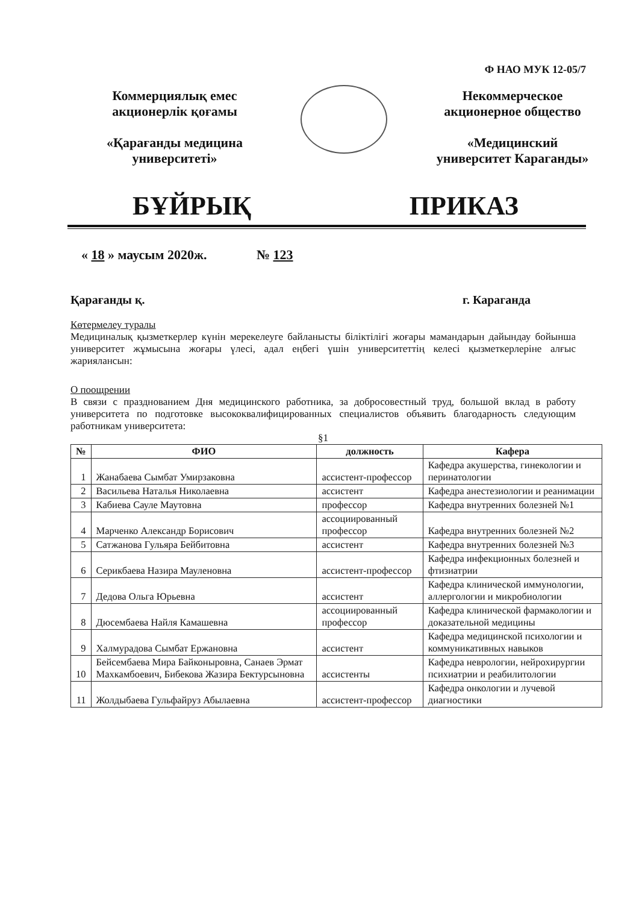Ф НАО МУК 12-05/7
Коммерциялық емес акционерлік қоғамы
«Қарағанды медицина университеті»
Некоммерческое акционерное общество
«Медицинский университет Караганды»
БҰЙРЫҚ ПРИКАЗ
« 18 » маусым 2020ж. № 123
Қарағанды қ. г. Караганда
Көтермелеу туралы
Медициналық қызметкерлер күнін мерекелеуге байланысты біліктілігі жоғары мамандарын дайындау бойынша университет жұмысына жоғары үлесі, адал еңбегі үшін университеттің келесі қызметкерлеріне алғыс жариялансын:
О поощрении
В связи с празднованием Дня медицинского работника, за добросовестный труд, большой вклад в работу университета по подготовке высококвалифицированных специалистов объявить благодарность следующим работникам университета:
§1
| № | ФИО | должность | Кафера |
| --- | --- | --- | --- |
| 1 | Жанабаева Сымбат Умирзаковна | ассистент-профессор | Кафедра акушерства, гинекологии и перинатологии |
| 2 | Васильева Наталья Николаевна | ассистент | Кафедра анестезиологии и реанимации |
| 3 | Кабиева Сауле Маутовна | профессор | Кафедра внутренних болезней №1 |
| 4 | Марченко Александр Борисович | ассоциированный профессор | Кафедра внутренних болезней №2 |
| 5 | Сатжанова Гульяра Бейбитовна | ассистент | Кафедра внутренних болезней №3 |
| 6 | Серикбаева Назира Мауленовна | ассистент-профессор | Кафедра инфекционных болезней и фтизиатрии |
| 7 | Дедова Ольга Юрьевна | ассистент | Кафедра клинической иммунологии, аллергологии и микробиологии |
| 8 | Дюсембаева Найля Камашевна | ассоциированный профессор | Кафедра клинической фармакологии и доказательной медицины |
| 9 | Халмурадова Сымбат Ержановна | ассистент | Кафедра медицинской психологии и коммуникативных навыков |
| 10 | Бейсембаева Мира Байконыровна, Санаев Эрмат Махкамбоевич, Бибекова Жазира Бектурсыновна | ассистенты | Кафедра неврологии, нейрохирургии психиатрии и реабилитологии |
| 11 | Жолдыбаева Гульфайруз Абылаевна | ассистент-профессор | Кафедра онкологии и лучевой диагностики |